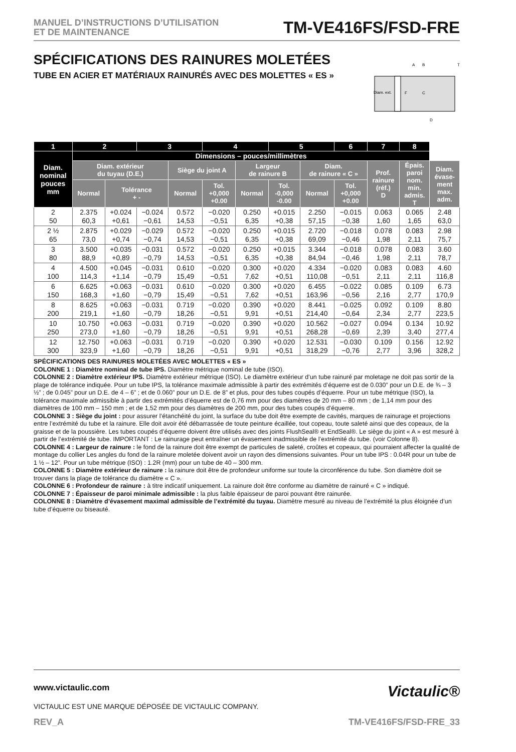MANUEL D’INSTRUCTIONS D’UTILISATION
ET DE MAINTENANCE
TM-VE416FS/FSD-FRE
SPÉCIFICATIONS DES RAINURES MOLETÉES
TUBE EN ACIER ET MATÉRIAUX RAINURÉS AVEC DES MOLETTES « ES »
Diam. ext.
A
B
T
C
D
F
| 1 | 2 | | 3 | | 4 | | 5 | | 6 | 7 | 8 | |
| --- | --- | --- | --- | --- | --- | --- | --- | --- | --- | --- | --- | --- |
| Diam. nominal pouces mm | Dimensions – pouces/millimètres | | | | | | | | | | | |
| | Diam. extérieur du tuyau (D.E.) | | | Siège du joint A | | Largeur de rainure B | | Diam. de rainure « C » | | Prof. rainure (réf.) D | Épais. paroi nom. min. admis. T | Diam. évase- ment max. adm. |
| | Normal | Tolérance + - | | Normal | Tol. +0,000 +0.00 | Normal | Tol. -0,000 -0.00 | Normal | Tol. +0,000 +0.00 | | | |
| 2 50 | 2.375 60,3 | +0.024 +0,61 | −0.024 −0,61 | 0.572 14,53 | −0.020 −0,51 | 0.250 6,35 | +0.015 +0,38 | 2.250 57,15 | −0.015 −0,38 | 0.063 1,60 | 0.065 1,65 | 2.48 63,0 |
| 2 ½ 65 | 2.875 73,0 | +0.029 +0,74 | −0.029 −0,74 | 0.572 14,53 | −0.020 −0,51 | 0.250 6,35 | +0.015 +0,38 | 2.720 69,09 | −0.018 −0,46 | 0.078 1,98 | 0.083 2,11 | 2.98 75,7 |
| 3 80 | 3.500 88,9 | +0.035 +0,89 | −0.031 −0,79 | 0.572 14,53 | −0.020 −0,51 | 0.250 6,35 | +0.015 +0,38 | 3.344 84,94 | −0.018 −0,46 | 0.078 1,98 | 0.083 2,11 | 3.60 78,7 |
| 4 100 | 4.500 114,3 | +0.045 +1,14 | −0.031 −0,79 | 0.610 15,49 | −0.020 −0,51 | 0.300 7,62 | +0.020 +0,51 | 4.334 110,08 | −0.020 −0,51 | 0.083 2,11 | 0.083 2,11 | 4.60 116,8 |
| 6 150 | 6.625 168,3 | +0.063 +1,60 | −0.031 −0,79 | 0.610 15,49 | −0.020 −0,51 | 0.300 7,62 | +0.020 +0,51 | 6.455 163,96 | −0.022 −0,56 | 0.085 2,16 | 0.109 2,77 | 6.73 170,9 |
| 8 200 | 8.625 219,1 | +0.063 +1,60 | −0.031 −0,79 | 0.719 18,26 | −0.020 −0,51 | 0.390 9,91 | +0.020 +0,51 | 8.441 214,40 | −0.025 −0,64 | 0.092 2,34 | 0.109 2,77 | 8.80 223,5 |
| 10 250 | 10.750 273,0 | +0.063 +1,60 | −0.031 −0,79 | 0.719 18,26 | −0.020 −0,51 | 0.390 9,91 | +0.020 +0,51 | 10.562 268,28 | −0.027 −0,69 | 0.094 2,39 | 0.134 3,40 | 10.92 277,4 |
| 12 300 | 12.750 323,9 | +0.063 +1,60 | −0.031 −0,79 | 0.719 18,26 | −0.020 −0,51 | 0.390 9,91 | +0.020 +0,51 | 12.531 318,29 | −0.030 −0,76 | 0.109 2,77 | 0.156 3,96 | 12.92 328,2 |
SPÉCIFICATIONS DES RAINURES MOLETÉES AVEC MOLETTES « ES »
COLONNE 1 : Diamètre nominal de tube IPS. Diamètre métrique nominal de tube (ISO).
COLONNE 2 : Diamètre extérieur IPS. Diamètre extérieur métrique (ISO). Le diamètre extérieur d’un tube rainuré par moletage ne doit pas sortir de la plage de tolérance indiquée. Pour un tube IPS, la tolérance maximale admissible à partir des extrémités d’équerre est de 0.030” pour un D.E. de ¾ – 3 ½” ; de 0.045” pour un D.E. de 4 – 6” ; et de 0.060” pour un D.E. de 8” et plus, pour des tubes coupés d’équerre. Pour un tube métrique (ISO), la tolérance maximale admissible à partir des extrémités d’équerre est de 0,76 mm pour des diamètres de 20 mm – 80 mm ; de 1,14 mm pour des diamètres de 100 mm – 150 mm ; et de 1,52 mm pour des diamètres de 200 mm, pour des tubes coupés d’équerre.
COLONNE 3 : Siège du joint : pour assurer l’étanchéité du joint, la surface du tube doit être exempte de cavités, marques de rainurage et projections entre l’extrémité du tube et la rainure. Elle doit avoir été débarrassée de toute peinture écaillée, tout copeau, toute saleté ainsi que des copeaux, de la graisse et de la poussière. Les tubes coupés d’équerre doivent être utilisés avec des joints FlushSeal® et EndSeal®. Le siège du joint « A » est mesuré à partir de l’extrémité de tube. IMPORTANT : Le rainurage peut entraîner un évasement inadmissible de l’extrémité du tube. (voir Colonne 8).
COLONNE 4 : Largeur de rainure : le fond de la rainure doit être exempt de particules de saleté, croûtes et copeaux, qui pourraient affecter la qualité de montage du collier Les angles du fond de la rainure moletée doivent avoir un rayon des dimensions suivantes. Pour un tube IPS : 0.04R pour un tube de 1 ½ – 12”. Pour un tube métrique (ISO) : 1.2R (mm) pour un tube de 40 – 300 mm.
COLONNE 5 : Diamètre extérieur de rainure : la rainure doit être de profondeur uniforme sur toute la circonférence du tube. Son diamètre doit se trouver dans la plage de tolérance du diamètre « C ».
COLONNE 6 : Profondeur de rainure : à titre indicatif uniquement. La rainure doit être conforme au diamètre de rainuré « C » indiqué.
COLONNE 7 : Épaisseur de paroi minimale admissible : la plus faible épaisseur de paroi pouvant être rainurée.
COLONNE 8 : Diamètre d’évasement maximal admissible de l’extrémité du tuyau. Diamètre mesuré au niveau de l’extrémité la plus éloignée d’un tube d’équerre ou biseauté.
www.victaulic.com
VICTAULIC EST UNE MARQUE DÉPOSÉE DE VICTAULIC COMPANY.
Victaulic®
REV_A TM-VE416FS/FSD-FRE_33